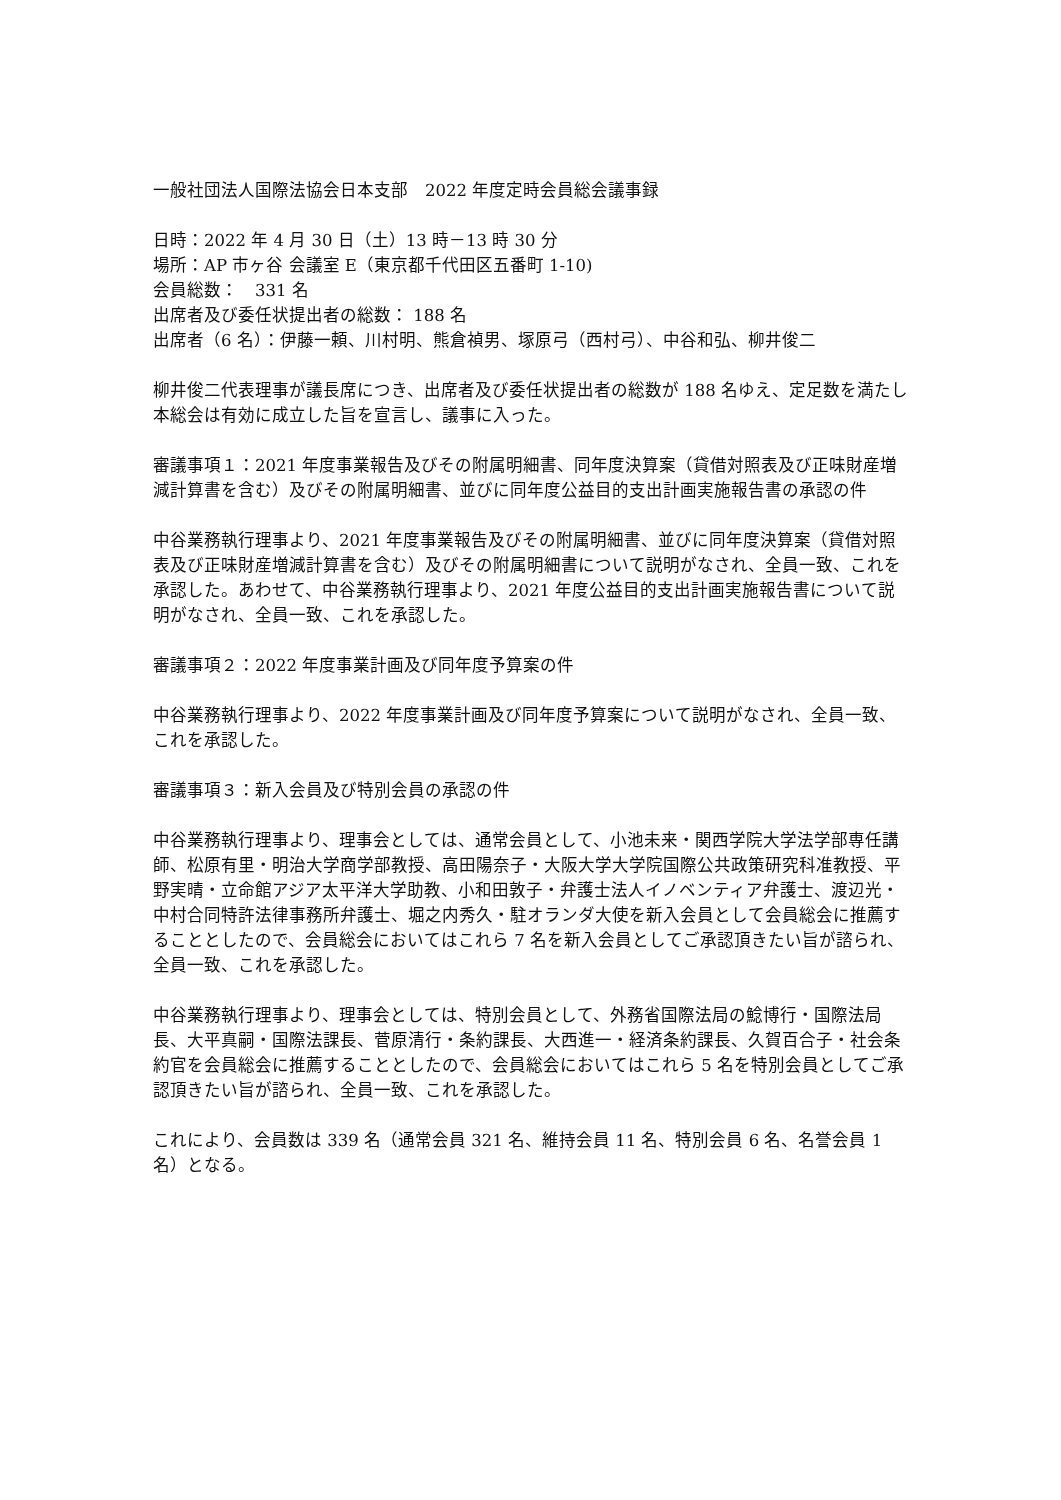一般社団法人国際法協会日本支部　2022 年度定時会員総会議事録
日時：2022 年 4 月 30 日（土）13 時－13 時 30 分
場所：AP 市ヶ谷 会議室 E（東京都千代田区五番町 1-10)
会員総数：　331 名
出席者及び委任状提出者の総数： 188 名
出席者（6 名）：伊藤一頼、川村明、熊倉禎男、塚原弓（西村弓）、中谷和弘、柳井俊二
柳井俊二代表理事が議長席につき、出席者及び委任状提出者の総数が 188 名ゆえ、定足数を満たし本総会は有効に成立した旨を宣言し、議事に入った。
審議事項１：2021 年度事業報告及びその附属明細書、同年度決算案（貸借対照表及び正味財産増減計算書を含む）及びその附属明細書、並びに同年度公益目的支出計画実施報告書の承認の件
中谷業務執行理事より、2021 年度事業報告及びその附属明細書、並びに同年度決算案（貸借対照表及び正味財産増減計算書を含む）及びその附属明細書について説明がなされ、全員一致、これを承認した。あわせて、中谷業務執行理事より、2021 年度公益目的支出計画実施報告書について説明がなされ、全員一致、これを承認した。
審議事項２：2022 年度事業計画及び同年度予算案の件
中谷業務執行理事より、2022 年度事業計画及び同年度予算案について説明がなされ、全員一致、これを承認した。
審議事項３：新入会員及び特別会員の承認の件
中谷業務執行理事より、理事会としては、通常会員として、小池未来・関西学院大学法学部専任講師、松原有里・明治大学商学部教授、高田陽奈子・大阪大学大学院国際公共政策研究科准教授、平野実晴・立命館アジア太平洋大学助教、小和田敦子・弁護士法人イノベンティア弁護士、渡辺光・中村合同特許法律事務所弁護士、堀之内秀久・駐オランダ大使を新入会員として会員総会に推薦することとしたので、会員総会においてはこれら 7 名を新入会員としてご承認頂きたい旨が諮られ、全員一致、これを承認した。
中谷業務執行理事より、理事会としては、特別会員として、外務省国際法局の鯰博行・国際法局長、大平真嗣・国際法課長、菅原清行・条約課長、大西進一・経済条約課長、久賀百合子・社会条約官を会員総会に推薦することとしたので、会員総会においてはこれら 5 名を特別会員としてご承認頂きたい旨が諮られ、全員一致、これを承認した。
これにより、会員数は 339 名（通常会員 321 名、維持会員 11 名、特別会員 6 名、名誉会員 1 名）となる。